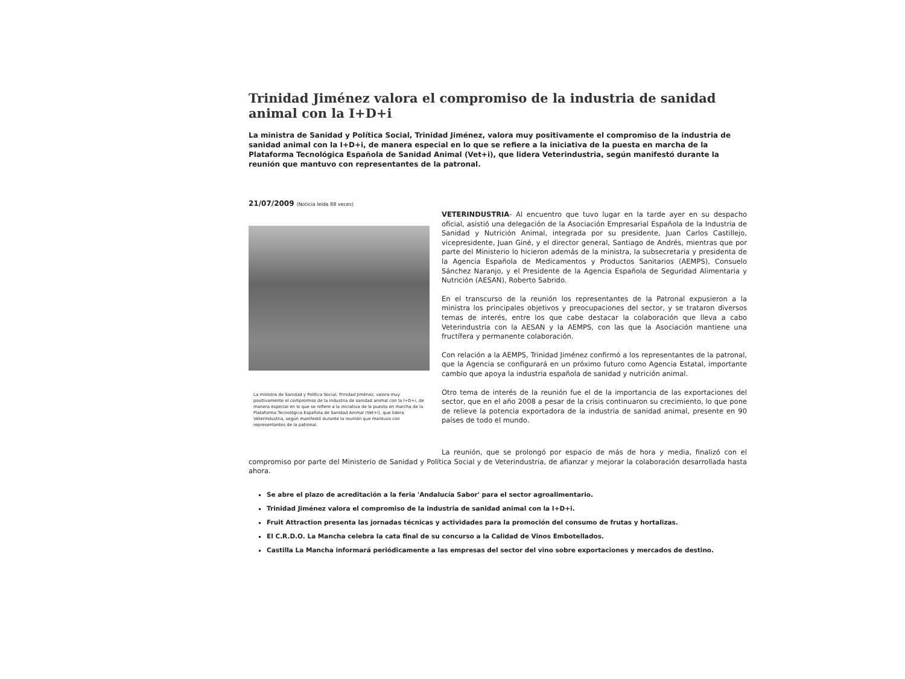Trinidad Jiménez valora el compromiso de la industria de sanidad animal con la I+D+i
La ministra de Sanidad y Política Social, Trinidad Jiménez, valora muy positivamente el compromiso de la industria de sanidad animal con la I+D+i, de manera especial en lo que se refiere a la iniciativa de la puesta en marcha de la Plataforma Tecnológica Española de Sanidad Animal (Vet+i), que lidera Veterindustria, según manifestó durante la reunión que mantuvo con representantes de la patronal.
21/07/2009 (Noticia leída 88 veces)
La ministra de Sanidad y Política Social, Trinidad Jiménez, valora muy positivamente el compromiso de la industria de sanidad animal con la I+D+i, de manera especial en lo que se refiere a la iniciativa de la puesta en marcha de la Plataforma Tecnológica Española de Sanidad Animal (Vet+i), que lidera Veterindustria, según manifestó durante la reunión que mantuvo con representantes de la patronal.
VETERINDUSTRIA- Al encuentro que tuvo lugar en la tarde ayer en su despacho oficial, asistió una delegación de la Asociación Empresarial Española de la Industria de Sanidad y Nutrición Animal, integrada por su presidente, Juan Carlos Castillejo, vicepresidente, Juan Giné, y el director general, Santiago de Andrés, mientras que por parte del Ministerio lo hicieron además de la ministra, la subsecretaria y presidenta de la Agencia Española de Medicamentos y Productos Sanitarios (AEMPS), Consuelo Sánchez Naranjo, y el Presidente de la Agencia Española de Seguridad Alimentaria y Nutrición (AESAN), Roberto Sabrido.
En el transcurso de la reunión los representantes de la Patronal expusieron a la ministra los principales objetivos y preocupaciones del sector, y se trataron diversos temas de interés, entre los que cabe destacar la colaboración que lleva a cabo Veterindustria con la AESAN y la AEMPS, con las que la Asociación mantiene una fructífera y permanente colaboración.
Con relación a la AEMPS, Trinidad Jiménez confirmó a los representantes de la patronal, que la Agencia se configurará en un próximo futuro como Agencia Estatal, importante cambio que apoya la industria española de sanidad y nutrición animal.
Otro tema de interés de la reunión fue el de la importancia de las exportaciones del sector, que en el año 2008 a pesar de la crisis continuaron su crecimiento, lo que pone de relieve la potencia exportadora de la industria de sanidad animal, presente en 90 países de todo el mundo.
La reunión, que se prolongó por espacio de más de hora y media, finalizó con el compromiso por parte del Ministerio de Sanidad y Política Social y de Veterindustria, de afianzar y mejorar la colaboración desarrollada hasta ahora.
Se abre el plazo de acreditación a la feria 'Andalucía Sabor' para el sector agroalimentario.
Trinidad Jiménez valora el compromiso de la industria de sanidad animal con la I+D+i.
Fruit Attraction presenta las jornadas técnicas y actividades para la promoción del consumo de frutas y hortalizas.
El C.R.D.O. La Mancha celebra la cata final de su concurso a la Calidad de Vinos Embotellados.
Castilla La Mancha informará periódicamente a las empresas del sector del vino sobre exportaciones y mercados de destino.